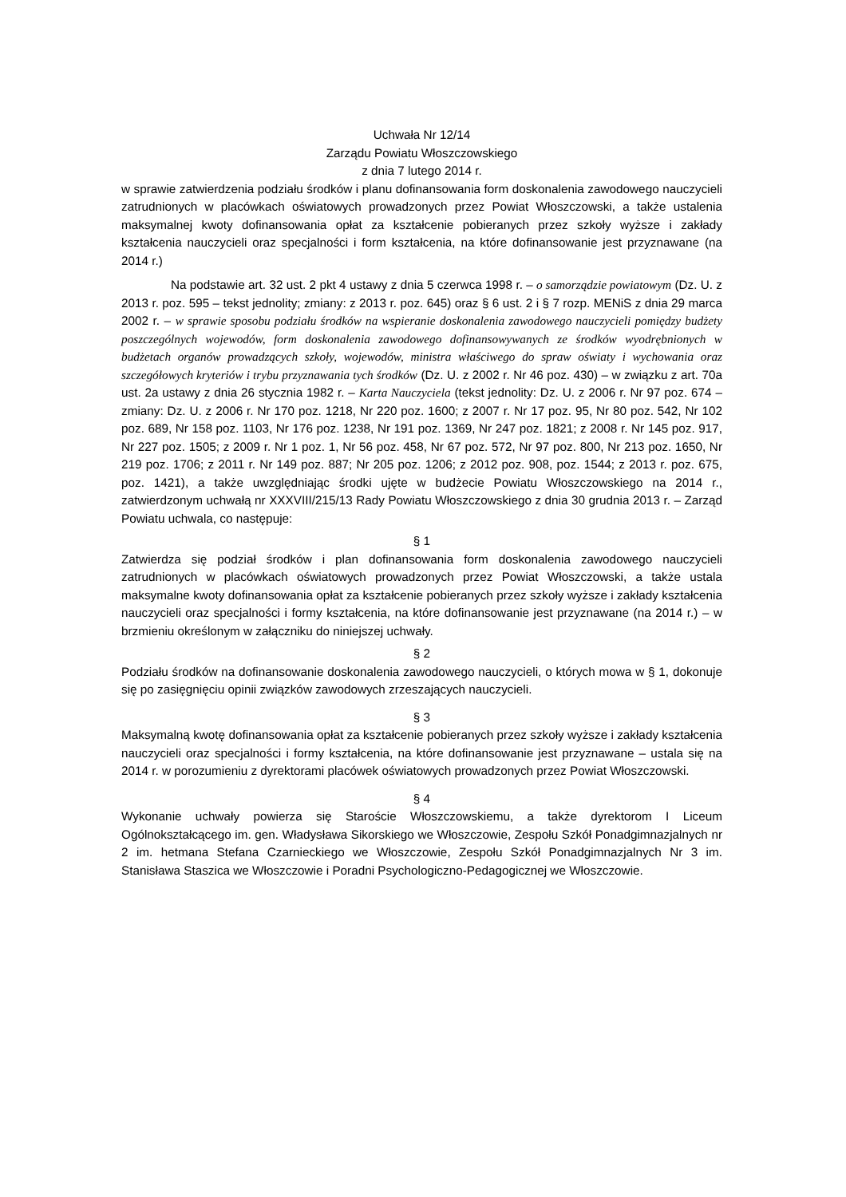Uchwała Nr 12/14
Zarządu Powiatu Włoszczowskiego
z dnia 7 lutego 2014 r.
w sprawie zatwierdzenia podziału środków i planu dofinansowania form doskonalenia zawodowego nauczycieli zatrudnionych w placówkach oświatowych prowadzonych przez Powiat Włoszczowski, a także ustalenia maksymalnej kwoty dofinansowania opłat za kształcenie pobieranych przez szkoły wyższe i zakłady kształcenia nauczycieli oraz specjalności i form kształcenia, na które dofinansowanie jest przyznawane (na 2014 r.)
Na podstawie art. 32 ust. 2 pkt 4 ustawy z dnia 5 czerwca 1998 r. – o samorządzie powiatowym (Dz. U. z 2013 r. poz. 595 – tekst jednolity; zmiany: z 2013 r. poz. 645) oraz § 6 ust. 2 i § 7 rozp. MENiS z dnia 29 marca 2002 r. – w sprawie sposobu podziału środków na wspieranie doskonalenia zawodowego nauczycieli pomiędzy budżety poszczególnych wojewodów, form doskonalenia zawodowego dofinansowywanych ze środków wyodrębnionych w budżetach organów prowadzących szkoły, wojewodów, ministra właściwego do spraw oświaty i wychowania oraz szczegółowych kryteriów i trybu przyznawania tych środków (Dz. U. z 2002 r. Nr 46 poz. 430) – w związku z art. 70a ust. 2a ustawy z dnia 26 stycznia 1982 r. – Karta Nauczyciela (tekst jednolity: Dz. U. z 2006 r. Nr 97 poz. 674 – zmiany: Dz. U. z 2006 r. Nr 170 poz. 1218, Nr 220 poz. 1600; z 2007 r. Nr 17 poz. 95, Nr 80 poz. 542, Nr 102 poz. 689, Nr 158 poz. 1103, Nr 176 poz. 1238, Nr 191 poz. 1369, Nr 247 poz. 1821; z 2008 r. Nr 145 poz. 917, Nr 227 poz. 1505; z 2009 r. Nr 1 poz. 1, Nr 56 poz. 458, Nr 67 poz. 572, Nr 97 poz. 800, Nr 213 poz. 1650, Nr 219 poz. 1706; z 2011 r. Nr 149 poz. 887; Nr 205 poz. 1206; z 2012 poz. 908, poz. 1544; z 2013 r. poz. 675, poz. 1421), a także uwzględniając środki ujęte w budżecie Powiatu Włoszczowskiego na 2014 r., zatwierdzonym uchwałą nr XXXVIII/215/13 Rady Powiatu Włoszczowskiego z dnia 30 grudnia 2013 r. – Zarząd Powiatu uchwala, co następuje:
§ 1
Zatwierdza się podział środków i plan dofinansowania form doskonalenia zawodowego nauczycieli zatrudnionych w placówkach oświatowych prowadzonych przez Powiat Włoszczowski, a także ustala maksymalne kwoty dofinansowania opłat za kształcenie pobieranych przez szkoły wyższe i zakłady kształcenia nauczycieli oraz specjalności i formy kształcenia, na które dofinansowanie jest przyznawane (na 2014 r.) – w brzmieniu określonym w załączniku do niniejszej uchwały.
§ 2
Podziału środków na dofinansowanie doskonalenia zawodowego nauczycieli, o których mowa w § 1, dokonuje się po zasięgnięciu opinii związków zawodowych zrzeszających nauczycieli.
§ 3
Maksymalną kwotę dofinansowania opłat za kształcenie pobieranych przez szkoły wyższe i zakłady kształcenia nauczycieli oraz specjalności i formy kształcenia, na które dofinansowanie jest przyznawane – ustala się na 2014 r. w porozumieniu z dyrektorami placówek oświatowych prowadzonych przez Powiat Włoszczowski.
§ 4
Wykonanie uchwały powierza się Staroście Włoszczowskiemu, a także dyrektorom I Liceum Ogólnokształcącego im. gen. Władysława Sikorskiego we Włoszczowie, Zespołu Szkół Ponadgimnazjalnych nr 2 im. hetmana Stefana Czarnieckiego we Włoszczowie, Zespołu Szkół Ponadgimnazjalnych Nr 3 im. Stanisława Staszica we Włoszczowie i Poradni Psychologiczno-Pedagogicznej we Włoszczowie.